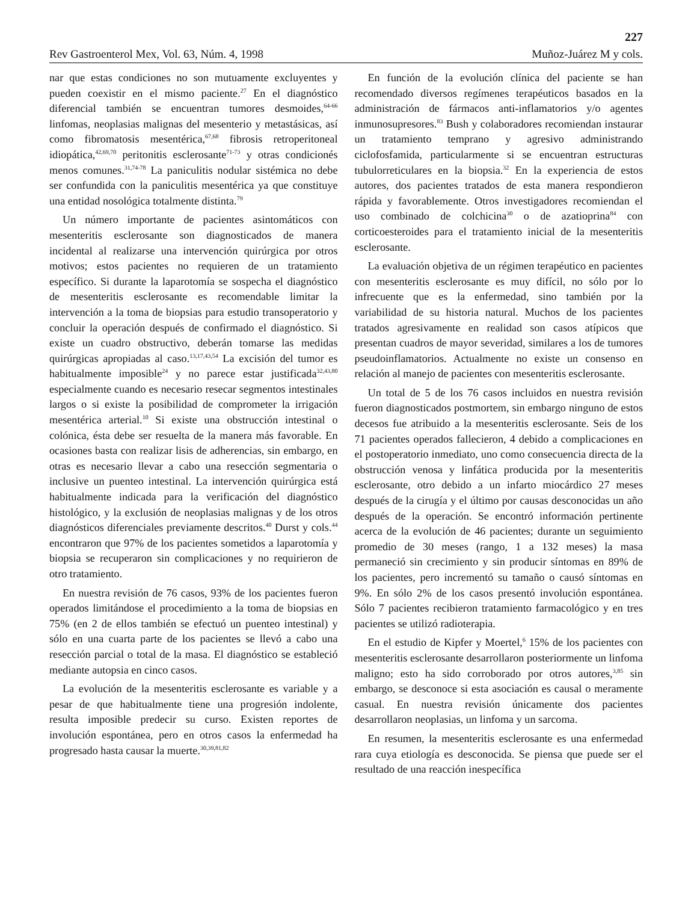227
Rev Gastroenterol Mex, Vol. 63, Núm. 4, 1998 Muñoz-Juárez M y cols.
nar que estas condiciones no son mutuamente excluyentes y pueden coexistir en el mismo paciente.<sup>27</sup> En el diagnóstico diferencial también se encuentran tumores desmoides,<sup>64-66</sup> linfomas, neoplasias malignas del mesenterio y metastásicas, así como fibromatosis mesentérica,<sup>67,68</sup> fibrosis retroperitoneal idiopática,<sup>42,69,70</sup> peritonitis esclerosante<sup>71-73</sup> y otras condicionés menos comunes.<sup>31,74-78</sup> La paniculitis nodular sistémica no debe ser confundida con la paniculitis mesentérica ya que constituye una entidad nosológica totalmente distinta.<sup>79</sup>
Un número importante de pacientes asintomáticos con mesenteritis esclerosante son diagnosticados de manera incidental al realizarse una intervención quirúrgica por otros motivos; estos pacientes no requieren de un tratamiento específico. Si durante la laparotomía se sospecha el diagnóstico de mesenteritis esclerosante es recomendable limitar la intervención a la toma de biopsias para estudio transoperatorio y concluir la operación después de confirmado el diagnóstico. Si existe un cuadro obstructivo, deberán tomarse las medidas quirúrgicas apropiadas al caso.<sup>13,17,43,54</sup> La excisión del tumor es habitualmente imposible<sup>24</sup> y no parece estar justificada<sup>32,43,80</sup> especialmente cuando es necesario resecar segmentos intestinales largos o si existe la posibilidad de comprometer la irrigación mesentérica arterial.<sup>10</sup> Si existe una obstrucción intestinal o colónica, ésta debe ser resuelta de la manera más favorable. En ocasiones basta con realizar lisis de adherencias, sin embargo, en otras es necesario llevar a cabo una resección segmentaria o inclusive un puenteo intestinal. La intervención quirúrgica está habitualmente indicada para la verificación del diagnóstico histológico, y la exclusión de neoplasias malignas y de los otros diagnósticos diferenciales previamente descritos.<sup>40</sup> Durst y cols.<sup>44</sup> encontraron que 97% de los pacientes sometidos a laparotomía y biopsia se recuperaron sin complicaciones y no requirieron de otro tratamiento.
En nuestra revisión de 76 casos, 93% de los pacientes fueron operados limitándose el procedimiento a la toma de biopsias en 75% (en 2 de ellos también se efectuó un puenteo intestinal) y sólo en una cuarta parte de los pacientes se llevó a cabo una resección parcial o total de la masa. El diagnóstico se estableció mediante autopsia en cinco casos.
La evolución de la mesenteritis esclerosante es variable y a pesar de que habitualmente tiene una progresión indolente, resulta imposible predecir su curso. Existen reportes de involución espontánea, pero en otros casos la enfermedad ha progresado hasta causar la muerte.<sup>30,39,81,82</sup>
En función de la evolución clínica del paciente se han recomendado diversos regímenes terapéuticos basados en la administración de fármacos anti-inflamatorios y/o agentes inmunosupresores.<sup>83</sup> Bush y colaboradores recomiendan instaurar un tratamiento temprano y agresivo administrando ciclofosfamida, particularmente si se encuentran estructuras tubulorreticulares en la biopsia.<sup>32</sup> En la experiencia de estos autores, dos pacientes tratados de esta manera respondieron rápida y favorablemente. Otros investigadores recomiendan el uso combinado de colchicina<sup>30</sup> o de azatioprina<sup>84</sup> con corticoesteroides para el tratamiento inicial de la mesenteritis esclerosante.
La evaluación objetiva de un régimen terapéutico en pacientes con mesenteritis esclerosante es muy difícil, no sólo por lo infrecuente que es la enfermedad, sino también por la variabilidad de su historia natural. Muchos de los pacientes tratados agresivamente en realidad son casos atípicos que presentan cuadros de mayor severidad, similares a los de tumores pseudoinflamatorios. Actualmente no existe un consenso en relación al manejo de pacientes con mesenteritis esclerosante.
Un total de 5 de los 76 casos incluidos en nuestra revisión fueron diagnosticados postmortem, sin embargo ninguno de estos decesos fue atribuido a la mesenteritis esclerosante. Seis de los 71 pacientes operados fallecieron, 4 debido a complicaciones en el postoperatorio inmediato, uno como consecuencia directa de la obstrucción venosa y linfática producida por la mesenteritis esclerosante, otro debido a un infarto miocárdico 27 meses después de la cirugía y el último por causas desconocidas un año después de la operación. Se encontró información pertinente acerca de la evolución de 46 pacientes; durante un seguimiento promedio de 30 meses (rango, 1 a 132 meses) la masa permaneció sin crecimiento y sin producir síntomas en 89% de los pacientes, pero incrementó su tamaño o causó síntomas en 9%. En sólo 2% de los casos presentó involución espontánea. Sólo 7 pacientes recibieron tratamiento farmacológico y en tres pacientes se utilizó radioterapia.
En el estudio de Kipfer y Moertel,<sup>6</sup> 15% de los pacientes con mesenteritis esclerosante desarrollaron posteriormente un linfoma maligno; esto ha sido corroborado por otros autores,<sup>3,85</sup> sin embargo, se desconoce si esta asociación es causal o meramente casual. En nuestra revisión únicamente dos pacientes desarrollaron neoplasias, un linfoma y un sarcoma.
En resumen, la mesenteritis esclerosante es una enfermedad rara cuya etiología es desconocida. Se piensa que puede ser el resultado de una reacción inespecífica